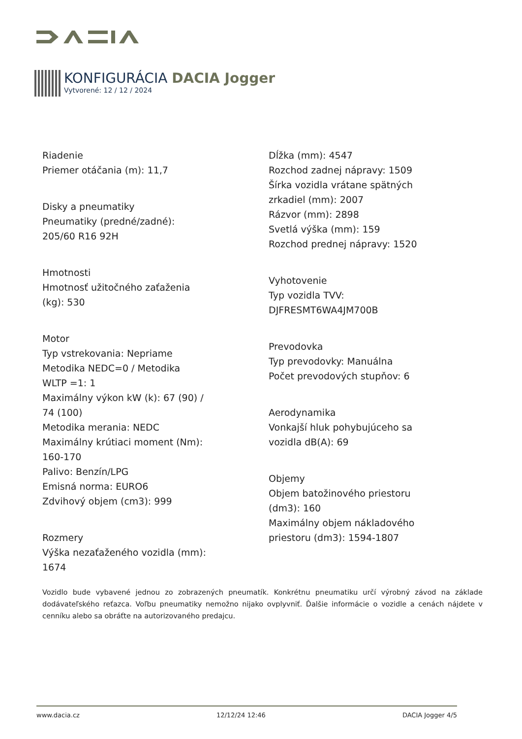KONFIGURÁCIA DACIA Jogger
Vytvorené: 12 / 12 / 2024
Riadenie
Priemer otáčania (m): 11,7
Disky a pneumatiky
Pneumatiky (predné/zadné):
205/60 R16 92H
Hmotnosti
Hmotnosť užitočného zaťaženia
(kg): 530
Motor
Typ vstrekovania: Nepriame
Metodika NEDC=0 / Metodika
WLTP =1: 1
Maximálny výkon kW (k): 67 (90) /
74 (100)
Metodika merania: NEDC
Maximálny krútiaci moment (Nm):
160-170
Palivo: Benzín/LPG
Emisná norma: EURO6
Zdvihový objem (cm3): 999
Rozmery
Výška nezaťaženého vozidla (mm):
1674
Dĺžka (mm): 4547
Rozchod zadnej nápravy: 1509
Šírka vozidla vrátane spätných
zrkadiel (mm): 2007
Rázvor (mm): 2898
Svetlá výška (mm): 159
Rozchod prednej nápravy: 1520
Vyhotovenie
Typ vozidla TVV:
DJFRESMT6WA4JM700B
Prevodovka
Typ prevodovky: Manuálna
Počet prevodových stupňov: 6
Aerodynamika
Vonkajší hluk pohybujúceho sa
vozidla dB(A): 69
Objemy
Objem batožinového priestoru
(dm3): 160
Maximálny objem nákladového
priestoru (dm3): 1594-1807
Vozidlo bude vybavené jednou zo zobrazených pneumatík. Konkrétnu pneumatiku určí výrobný závod na základe dodávateľského reťazca. Voľbu pneumatiky nemožno nijako ovplyvniť. Ďalšie informácie o vozidle a cenách nájdete v cenníku alebo sa obráťte na autorizovaného predajcu.
www.dacia.cz 12/12/24 12:46 DACIA Jogger 4/5